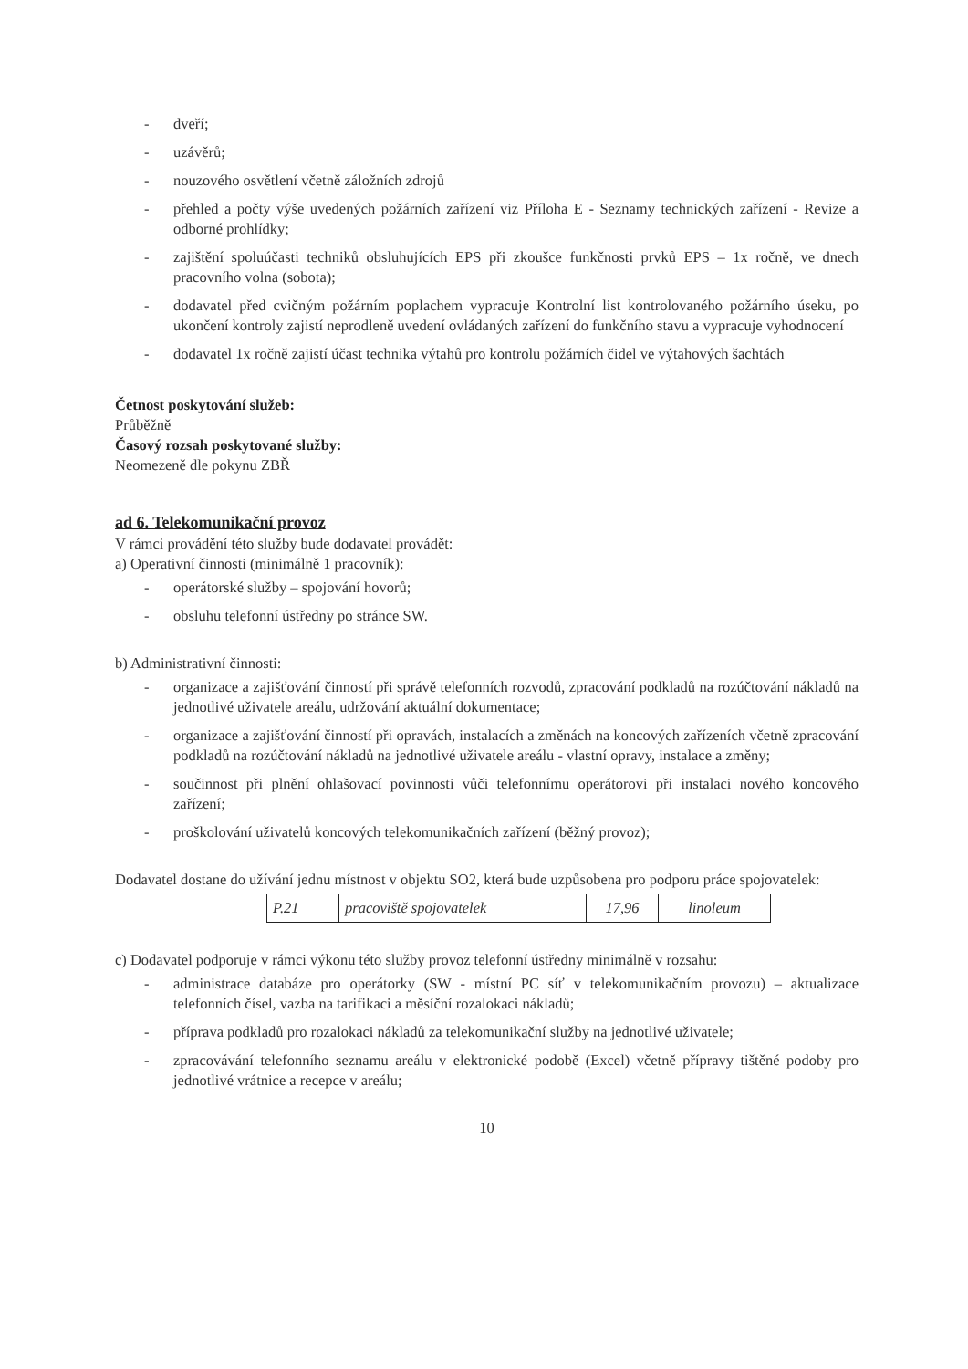- dveří;
- uzávěrů;
- nouzového osvětlení včetně záložních zdrojů
- přehled a počty výše uvedených požárních zařízení viz Příloha E - Seznamy technických zařízení - Revize a odborné prohlídky;
- zajištění spoluúčasti techniků obsluhujících EPS při zkoušce funkčnosti prvků EPS – 1x ročně, ve dnech pracovního volna (sobota);
- dodavatel před cvičným požárním poplachem vypracuje Kontrolní list kontrolovaného požárního úseku, po ukončení kontroly zajistí neprodleně uvedení ovládaných zařízení do funkčního stavu a vypracuje vyhodnocení
- dodavatel 1x ročně zajistí účast technika výtahů pro kontrolu požárních čidel ve výtahových šachtách
Četnost poskytování služeb:
Průběžně
Časový rozsah poskytované služby:
Neomezeně dle pokynu ZBŘ
ad 6. Telekomunikační provoz
V rámci provádění této služby bude dodavatel provádět:
a) Operativní činnosti (minimálně 1 pracovník):
- operátorské služby – spojování hovorů;
- obsluhu telefonní ústředny po stránce SW.
b) Administrativní činnosti:
- organizace a zajišťování činností při správě telefonních rozvodů, zpracování podkladů na rozúčtování nákladů na jednotlivé uživatele areálu, udržování aktuální dokumentace;
- organizace a zajišťování činností při opravách, instalacích a změnách na koncových zařízeních včetně zpracování podkladů na rozúčtování nákladů na jednotlivé uživatele areálu - vlastní opravy, instalace a změny;
- součinnost při plnění ohlašovací povinnosti vůči telefonnímu operátorovi při instalaci nového koncového zařízení;
- proškolování uživatelů koncových telekomunikačních zařízení (běžný provoz);
Dodavatel dostane do užívání jednu místnost v objektu SO2, která bude uzpůsobena pro podporu práce spojovatelek:
| P.21 | pracoviště spojovatelek | 17,96 | linoleum |
c) Dodavatel podporuje v rámci výkonu této služby provoz telefonní ústředny minimálně v rozsahu:
- administrace databáze pro operátorky (SW - místní PC síť v telekomunikačním provozu) – aktualizace telefonních čísel, vazba na tarifikaci a měsíční rozalokaci nákladů;
- příprava podkladů pro rozalokaci nákladů za telekomunikační služby na jednotlivé uživatele;
- zpracovávání telefonního seznamu areálu v elektronické podobě (Excel) včetně přípravy tištěné podoby pro jednotlivé vrátnice a recepce v areálu;
10